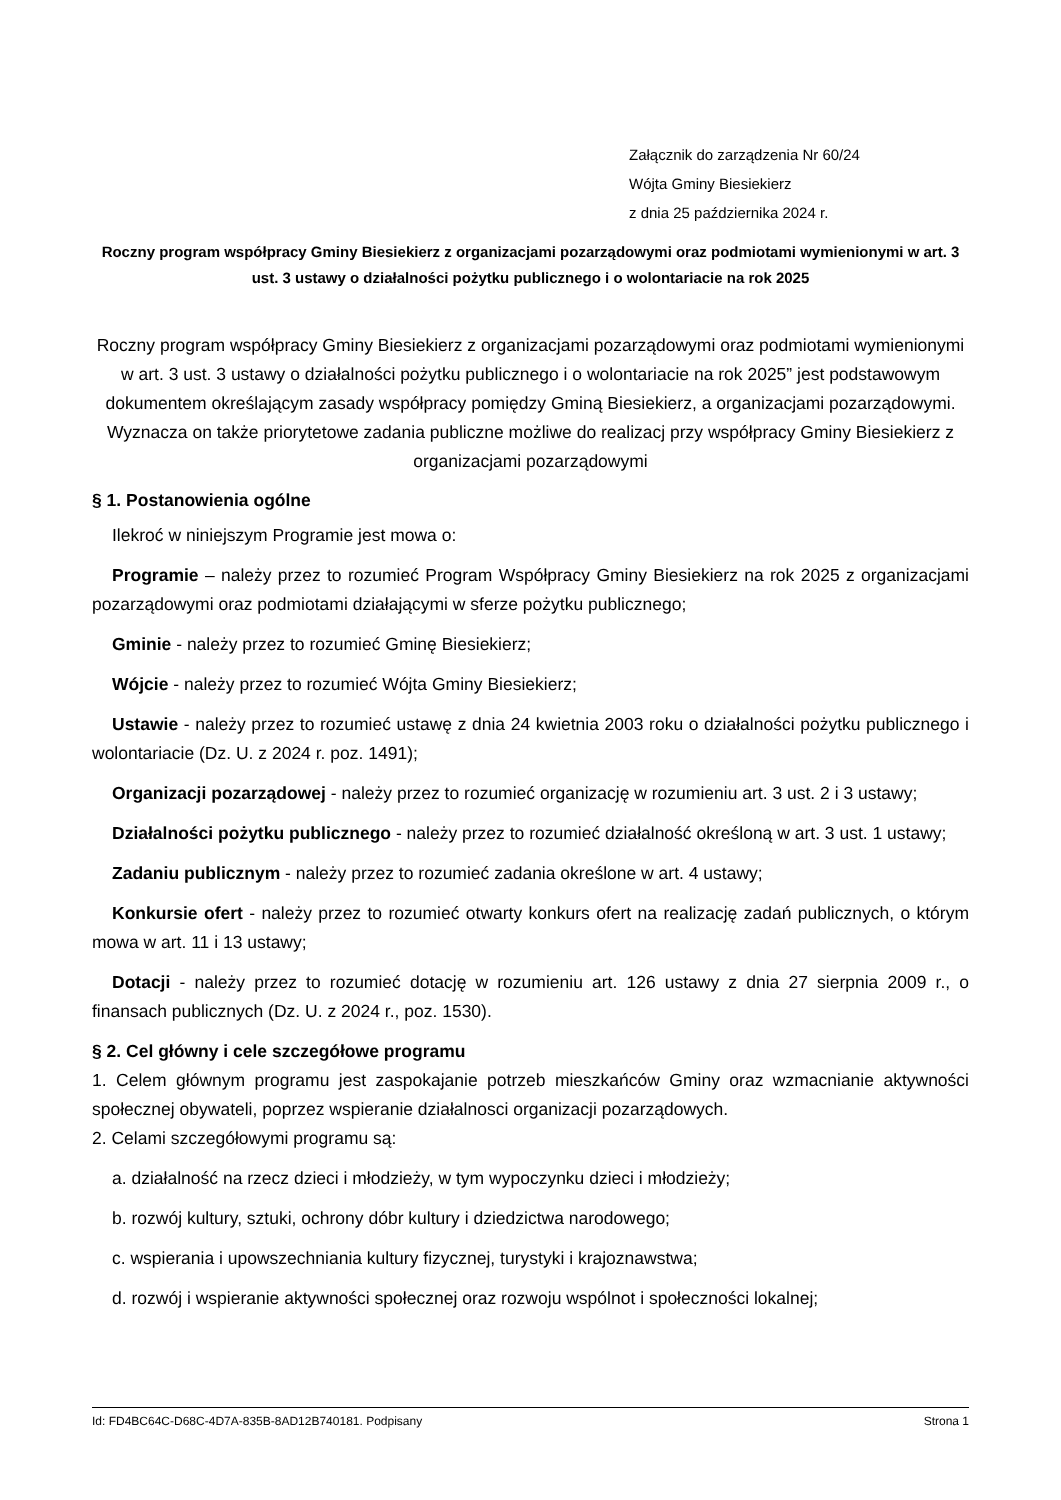Załącznik do zarządzenia Nr 60/24
Wójta Gminy Biesiekierz
z dnia 25 października 2024 r.
Roczny program współpracy Gminy Biesiekierz z organizacjami pozarządowymi oraz podmiotami wymienionymi w art. 3 ust. 3 ustawy o działalności pożytku publicznego i o wolontariacie na rok 2025
Roczny program współpracy Gminy Biesiekierz z organizacjami pozarządowymi oraz podmiotami wymienionymi w art. 3 ust. 3 ustawy o działalności pożytku publicznego i o wolontariacie na rok 2025” jest podstawowym dokumentem określającym zasady współpracy pomiędzy Gminą Biesiekierz, a organizacjami pozarządowymi. Wyznacza on także priorytetowe zadania publiczne możliwe do realizacj przy współpracy Gminy Biesiekierz z organizacjami pozarządowymi
§ 1. Postanowienia ogólne
Ilekroć w niniejszym Programie jest mowa o:
Programie – należy przez to rozumieć Program Współpracy Gminy Biesiekierz na rok 2025 z organizacjami pozarządowymi oraz podmiotami działającymi w sferze pożytku publicznego;
Gminie - należy przez to rozumieć Gminę Biesiekierz;
Wójcie - należy przez to rozumieć Wójta Gminy Biesiekierz;
Ustawie - należy przez to rozumieć ustawę z dnia 24 kwietnia 2003 roku o działalności pożytku publicznego i wolontariacie (Dz. U. z 2024 r. poz. 1491);
Organizacji pozarządowej - należy przez to rozumieć organizację w rozumieniu art. 3 ust. 2 i 3 ustawy;
Działalności pożytku publicznego - należy przez to rozumieć działalność określoną w art. 3 ust. 1 ustawy;
Zadaniu publicznym - należy przez to rozumieć zadania określone w art. 4 ustawy;
Konkursie ofert - należy przez to rozumieć otwarty konkurs ofert na realizację zadań publicznych, o którym mowa w art. 11 i 13 ustawy;
Dotacji - należy przez to rozumieć dotację w rozumieniu art. 126 ustawy z dnia 27 sierpnia 2009 r., o finansach publicznych (Dz. U. z 2024 r., poz. 1530).
§ 2. Cel główny i cele szczegółowe programu
1. Celem głównym programu jest zaspokajanie potrzeb mieszkańców Gminy oraz wzmacnianie aktywności społecznej obywateli, poprzez wspieranie działalnosci organizacji pozarządowych.
2. Celami szczegółowymi programu są:
a. działalność na rzecz dzieci i młodzieży, w tym wypoczynku dzieci i młodzieży;
b. rozwój kultury, sztuki, ochrony dóbr kultury i dziedzictwa narodowego;
c. wspierania i upowszechniania kultury fizycznej, turystyki i krajoznawstwa;
d. rozwój i wspieranie aktywności społecznej oraz rozwoju wspólnot i społeczności lokalnej;
Id: FD4BC64C-D68C-4D7A-835B-8AD12B740181. Podpisany Strona 1